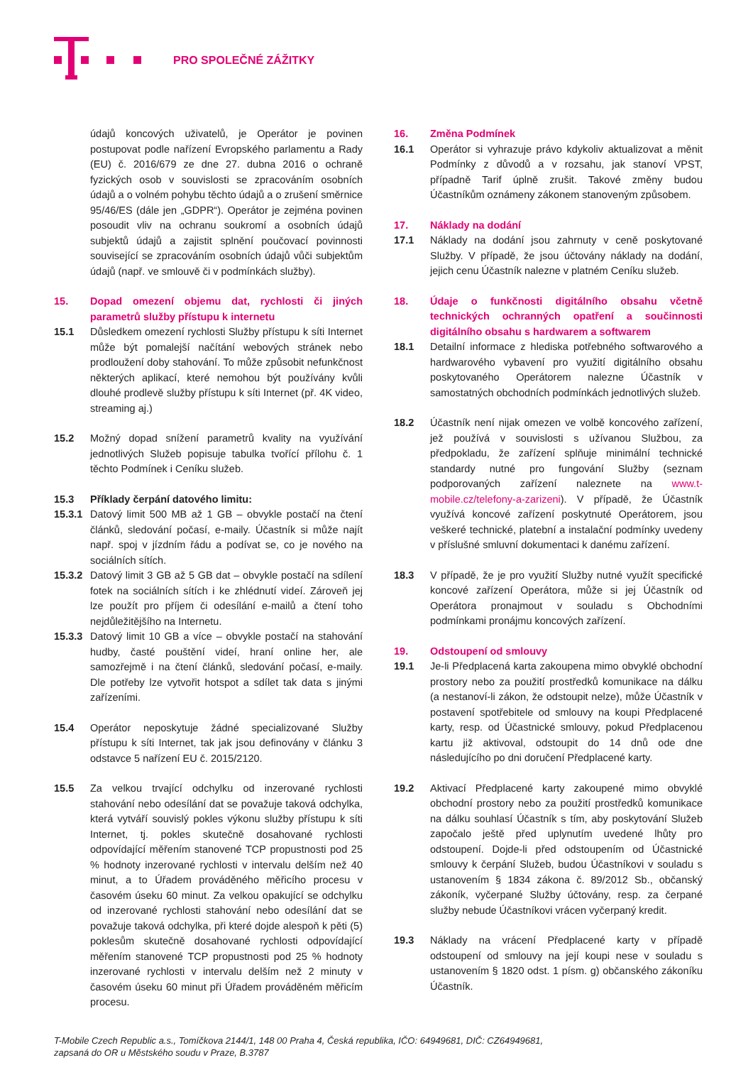PRO SPOLEČNÉ ZÁŽITKY
údajů koncových uživatelů, je Operátor je povinen postupovat podle nařízení Evropského parlamentu a Rady (EU) č. 2016/679 ze dne 27. dubna 2016 o ochraně fyzických osob v souvislosti se zpracováním osobních údajů a o volném pohybu těchto údajů a o zrušení směrnice 95/46/ES (dále jen „GDPR“). Operátor je zejména povinen posoudit vliv na ochranu soukromí a osobních údajů subjektů údajů a zajistit splnění poučovací povinnosti související se zpracováním osobních údajů vůči subjektům údajů (např. ve smlouvě či v podmínkách služby).
15. Dopad omezení objemu dat, rychlosti či jiných parametrů služby přístupu k internetu
15.1 Důsledkem omezení rychlosti Služby přístupu k síti Internet může být pomalejší načítání webových stránek nebo prodloužení doby stahování. To může způsobit nefunkčnost některých aplikací, které nemohou být používány kvůli dlouhé prodlevě služby přístupu k síti Internet (př. 4K video, streaming aj.)
15.2 Možný dopad snížení parametrů kvality na využívání jednotlivých Služeb popisuje tabulka tvořící přílohu č. 1 těchto Podmínek i Ceníku služeb.
15.3 Příklady čerpání datového limitu:
15.3.1
Datový limit 500 MB až 1 GB – obvykle postačí na čtení článků, sledování počasí, e-maily. Účastník si může najít např. spoj v jízdním řádu a podívat se, co je nového na sociálních sítích.
15.3.2
Datový limit 3 GB až 5 GB dat – obvykle postačí na sdílení fotek na sociálních sítích i ke zhlédnutí videí. Zároveň jej lze použít pro příjem či odesílání e-mailů a čtení toho nejdůležitějšího na Internetu.
15.3.3
Datový limit 10 GB a více – obvykle postačí na stahování hudby, časté pouštění videí, hraní online her, ale samozřejmě i na čtení článků, sledování počasí, e-maily. Dle potřeby lze vytvořit hotspot a sdílet tak data s jinými zařízeními.
15.4 Operátor neposkytuje žádné specializované Služby přístupu k síti Internet, tak jak jsou definovány v článku 3 odstavce 5 nařízení EU č. 2015/2120.
15.5 Za velkou trvající odchylku od inzerované rychlosti stahování nebo odesílání dat se považuje taková odchylka, která vytváří souvislý pokles výkonu služby přístupu k síti Internet, tj. pokles skutečně dosahované rychlosti odpovídající měřením stanovené TCP propustnosti pod 25 % hodnoty inzerované rychlosti v intervalu delším než 40 minut, a to Úřadem prováděného měřicího procesu v časovém úseku 60 minut. Za velkou opakující se odchylku od inzerované rychlosti stahování nebo odesílání dat se považuje taková odchylka, při které dojde alespoň k pěti (5) poklesům skutečně dosahované rychlosti odpovídající měřením stanovené TCP propustnosti pod 25 % hodnoty inzerované rychlosti v intervalu delším než 2 minuty v časovém úseku 60 minut při Úřadem prováděném měřicím procesu.
16. Změna Podmínek
16.1 Operátor si vyhrazuje právo kdykoliv aktualizovat a měnit Podmínky z důvodů a v rozsahu, jak stanoví VPST, případně Tarif úplně zrušit. Takové změny budou Účastníkům oznámeny zákonem stanoveným způsobem.
17. Náklady na dodání
17.1 Náklady na dodání jsou zahrnuty v ceně poskytované Služby. V případě, že jsou účtovány náklady na dodání, jejich cenu Účastník nalezne v platném Ceníku služeb.
18. Údaje o funkčnosti digitálního obsahu včetně technických ochranných opatření a součinnosti digitálního obsahu s hardwarem a softwarem
18.1 Detailní informace z hlediska potřebného softwarového a hardwarového vybavení pro využití digitálního obsahu poskytovaného Operátorem nalezne Účastník v samostatných obchodních podmínkách jednotlivých služeb.
18.2 Účastník není nijak omezen ve volbě koncového zařízení, jež používá v souvislosti s užívanou Službou, za předpokladu, že zařízení splňuje minimální technické standardy nutné pro fungování Služby (seznam podporovaných zařízení naleznete na www.t-mobile.cz/telefony-a-zarizeni). V případě, že Účastník využívá koncové zařízení poskytnuté Operátorem, jsou veškeré technické, platební a instalační podmínky uvedeny v příslušné smluvní dokumentaci k danému zařízení.
18.3 V případě, že je pro využití Služby nutné využít specifické koncové zařízení Operátora, může si jej Účastník od Operátora pronajmout v souladu s Obchodními podmínkami pronájmu koncových zařízení.
19. Odstoupení od smlouvy
19.1 Je-li Předplacená karta zakoupena mimo obvyklé obchodní prostory nebo za použití prostředků komunikace na dálku (a nestanoví-li zákon, že odstoupit nelze), může Účastník v postavení spotřebitele od smlouvy na koupi Předplacené karty, resp. od Účastnické smlouvy, pokud Předplacenou kartu již aktivoval, odstoupit do 14 dnů ode dne následujícího po dni doručení Předplacené karty.
19.2 Aktivací Předplacené karty zakoupené mimo obvyklé obchodní prostory nebo za použití prostředků komunikace na dálku souhlasí Účastník s tím, aby poskytování Služeb započalo ještě před uplynutím uvedené lhůty pro odstoupení. Dojde-li před odstoupením od Účastnické smlouvy k čerpání Služeb, budou Účastníkovi v souladu s ustanovením § 1834 zákona č. 89/2012 Sb., občanský zákoník, vyčerpané Služby účtovány, resp. za čerpané služby nebude Účastníkovi vrácen vyčerpaný kredit.
19.3 Náklady na vrácení Předplacené karty v případě odstoupení od smlouvy na její koupi nese v souladu s ustanovením § 1820 odst. 1 písm. g) občanského zákoníku Účastník.
T-Mobile Czech Republic a.s., Tomíčkova 2144/1, 148 00 Praha 4, Česká republika, IČO: 64949681, DIČ: CZ64949681,
zapsaná do OR u Městského soudu v Praze, B.3787